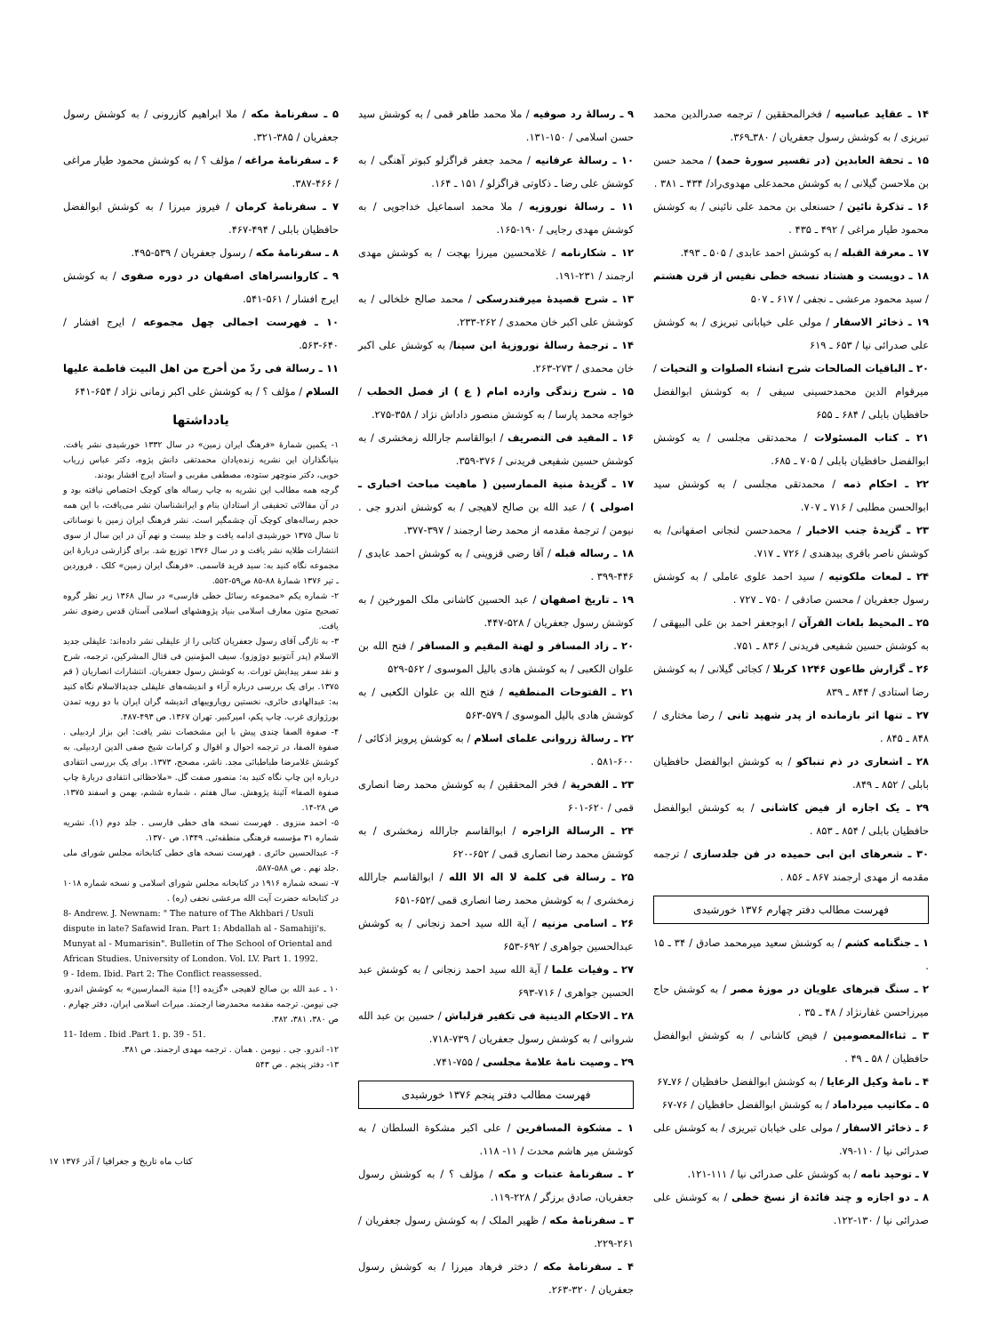۱۴ ـ عقاید عباسیه / فخرالمحققین / ترجمه صدرالدین محمد تبریزی / به کوشش رسول جعفریان / ۳۸۰ـ۳۶۹.
۱۵ ـ تحفة العابدین (در تفسیر سورهٔ حمد) / محمد حسن بن ملاحسن گیلانی / به کوشش محمدعلی مهدوی‌راد/ ۴۳۴ ـ ۳۸۱ .
۱۶ ـ تذکرهٔ نائین / حسنعلی بن محمد علی نائینی / به کوشش محمود طیار مراغی / ۴۹۲ ـ ۴۳۵ .
۱۷ ـ معرفة القبله / به کوشش احمد عابدی / ۵۰۵ ـ ۴۹۳.
۱۸ ـ دویست و هشتاد نسخه خطی نفیس از قرن هشتم / سید محمود مرعشی ـ نجفی / ۶۱۷ ـ ۵۰۷
۱۹ ـ ذخائر الاسفار / مولی علی خیابانی تبریزی / به کوشش علی صدرائی نیا / ۶۵۳ ـ ۶۱۹
۲۰ ـ الباقیات الصالحات شرح انشاء الصلوات و التحیات / میرقوام الدین محمدحسینی سیفی / به کوشش ابوالفضل حافظیان بابلی / ۶۸۴ ـ ۶۵۵
۲۱ ـ کتاب المسئولات / محمدتقی مجلسی / به کوشش ابوالفضل حافظیان بابلی / ۷۰۵ ـ ۶۸۵.
۲۲ ـ احکام ذمه / محمدتقی مجلسی / به کوشش سید ابوالحسن مطلبی / ۷۱۶ ـ ۷۰۷.
۲۳ ـ گزیدهٔ جنب الاخبار / محمدحسن لنجانی اصفهانی/ به کوشش ناصر باقری بیدهندی / ۷۲۶ ـ ۷۱۷.
۲۴ ـ لمعات ملکوتیه / سید احمد علوی عاملی / به کوشش رسول جعفریان / محسن صادقی / ۷۵۰ ـ ۷۲۷ .
۲۵ ـ المحیط بلغات القرآن / ابوجعفر احمد بن علی البیهقی / به کوشش حسین شفیعی فریدنی / ۸۳۶ ـ ۷۵۱.
۲۶ ـ گزارش طاعون ۱۲۴۶ کربلا / کجائی گیلانی / به کوشش رضا استادی / ۸۴۴ ـ ۸۳۹
۲۷ ـ تنها اثر بازمانده از پدر شهید ثانی / رضا مختاری / ۸۴۸ ـ ۸۴۵ .
۲۸ ـ اشعاری در ذم تنباکو / به کوشش ابوالفضل حافظیان بابلی / ۸۵۲ ـ ۸۴۹.
۲۹ ـ یک اجازه از فیض کاشانی / به کوشش ابوالفضل حافظیان بابلی / ۸۵۴ ـ ۸۵۳ .
۳۰ ـ شعرهای ابن ابی حمیده در فن جلدسازی / ترجمه مقدمه از مهدی ارجمند ۸۶۷ ـ ۸۵۶ .
فهرست مطالب دفتر چهارم ۱۳۷۶ خورشیدی
۱ ـ جنگنامه کشم / به کوشش سعید میرمحمد صادق / ۳۴ ـ ۱۵ .
۲ ـ سنگ قبرهای علویان در موزهٔ مصر / به کوشش حاج میرزاحسن غفارنژاد / ۴۸ ـ ۳۵ .
۳ ـ ثناءالمعصومین / فیض کاشانی / به کوشش ابوالفضل حافظیان / ۵۸ ـ ۴۹ .
۴ ـ نامهٔ وکیل الرعایا / به کوشش ابوالفضل حافظیان / ۷۶ـ۶۷
۵ ـ مکاتیب میرداماد / به کوشش ابوالفضل حافظیان / ۷۶-۶۷
۶ ـ ذخائر الاسفار / مولی علی خیابان تبریزی / به کوشش علی صدرائی نیا / ۱۱۰-۷۹.
۷ ـ توحید نامه / به کوشش علی صدرائی نیا / ۱۱۱-۱۲۱.
۸ ـ دو اجازه و چند فائدة از نسخ خطی / به کوشش علی صدرائی نیا / ۱۳۰-۱۲۲.
۹ ـ رسالهٔ رد صوفیه / ملا محمد طاهر قمی / به کوشش سید حسن اسلامی / ۱۵۰-۱۳۱.
۱۰ ـ رسالهٔ عرفانیه / محمد جعفر قراگزلو کبوتر آهنگی / به کوشش علی رضا ـ ذکاوتی قراگزلو / ۱۵۱ ـ ۱۶۴.
۱۱ ـ رسالهٔ نوروزیه / ملا محمد اسماعیل خداجویی / به کوشش مهدی رجایی / ۱۹۰-۱۶۵.
۱۲ ـ شکارنامه / غلامحسین میرزا بهجت / به کوشش مهدی ارجمند / ۲۳۱-۱۹۱.
۱۳ ـ شرح قصیدهٔ میرفندرسکی / محمد صالح خلخالی / به کوشش علی اکبر خان محمدی / ۲۶۲-۲۳۳.
۱۴ ـ ترجمهٔ رسالهٔ نوروزیهٔ ابن سینا/ به کوشش علی اکبر خان محمدی / ۲۷۳-۲۶۳.
۱۵ ـ شرح زندگی وازده امام ( ع ) از فصل الخطب / خواجه محمد پارسا / به کوشش منصور داداش نژاد / ۳۵۸-۲۷۵.
۱۶ ـ المفید فی التصریف / ابوالقاسم جارالله زمخشری / به کوشش حسین شفیعی فریدنی / ۳۷۶-۳۵۹.
۱۷ ـ گزیدهٔ منیة الممارسین ( ماهیت مباحث اخباری ـ اصولی ) / عبد الله بن صالح لاهیجی / به کوشش اندرو جی . نیومن / ترجمهٔ مقدمه از محمد رضا ارجمند / ۳۹۷-۳۷۷.
۱۸ ـ رساله قبله / آقا رضی قزوینی / به کوشش احمد عابدی / ۴۴۶-۳۹۹ .
۱۹ ـ تاریخ اصفهان / عبد الحسین کاشانی ملک المورخین / به کوشش رسول جعفریان / ۵۲۸-۴۴۷.
۲۰ ـ زاد المسافر و لهنة المقیم و المسافر / فتح الله بن علوان الکعبی / به کوشش هادی بالیل الموسوی / ۵۶۲-۵۲۹
۲۱ ـ الفتوحات المنطقیه / فتح الله بن علوان الکعبی / به کوشش هادی بالیل الموسوی / ۵۷۹-۵۶۳
۲۲ ـ رسالهٔ زروانی علمای اسلام / به کوشش پرویز اذکائی / ۶۰۰-۵۸۱ .
۲۳ ـ الفخریة / فخر المحققین / به کوشش محمد رضا انصاری قمی / ۶۲۰-۶۰۱
۲۴ ـ الرسالة الزاجره / ابوالقاسم جارالله زمخشری / به کوشش محمد رضا انصاری قمی / ۶۵۲-۶۲۰
۲۵ ـ رسالة فی کلمة لا اله الا الله / ابوالقاسم جارالله زمخشری / به کوشش محمد رضا انصاری قمی /۶۵۲-۶۵۱
۲۶ ـ اسامی مزنیه / آیة الله سید احمد زنجانی / به کوشش عبدالحسین جواهری / ۶۹۲-۶۵۳
۲۷ ـ وفیات علما / آیة الله سید احمد زنجانی / به کوشش عبد الحسین جواهری / ۷۱۶-۶۹۳
۲۸ ـ الاحکام الدینیة فی تکفیر قزلباش / حسین بن عبد الله شروانی / به کوشش رسول جعفریان / ۷۳۹-۷۱۸.
۲۹ ـ وصیت نامهٔ علامهٔ مجلسی / ۷۵۵-۷۴۱.
فهرست مطالب دفتر پنجم ۱۳۷۶ خورشیدی
۱ ـ مشکوة المسافرین / علی اکبر مشکوة السلطان / به کوشش میر هاشم محدث / ۱۱- ۱۱۸.
۲ ـ سفرنامهٔ عتبات و مکه / مؤلف ؟ / به کوشش رسول جعفریان، صادق برزگر / ۲۲۸-۱۱۹.
۳ ـ سفرنامهٔ مکه / ظهیر الملک / به کوشش رسول جعفریان / ۲۶۱-۲۲۹.
۴ ـ سفرنامهٔ مکه / دختر فرهاد میرزا / به کوشش رسول جعفریان / ۳۲۰-۲۶۳.
۵ ـ سفرنامهٔ مکه / ملا ابراهیم کازرونی / به کوشش رسول جعفریان / ۳۸۵-۳۲۱.
۶ ـ سفرنامهٔ مراغه / مؤلف ؟ / به کوشش محمود طیار مراغی / ۴۶۶-۳۸۷.
۷ ـ سفرنامهٔ کرمان / فیروز میرزا / به کوشش ابوالفضل حافظیان بابلی / ۴۹۴-۴۶۷.
۸ ـ سفرنامهٔ مکه / رسول جعفریان / ۵۳۹-۴۹۵.
۹ ـ کاروانسراهای اصفهان در دوره صفوی / به کوشش ایرج افشار / ۵۶۱-۵۴۱.
۱۰ ـ فهرست اجمالی چهل مجموعه / ایرج افشار / ۶۴۰-۵۶۳.
۱۱ ـ رسالة فی ردّ من أخرج من اهل البیت فاطمة علیها السلام / مؤلف ؟ / به کوشش علی اکبر زمانی نژاد / ۶۵۴-۶۴۱
یادداشتها
۱- یکمین شمارهٔ «فرهنگ ایران زمین» در سال ۱۳۳۲ خورشیدی نشر یافت. بنیانگذاران این نشریه زنده‌یادان محمدتقی دانش پژوه، دکتر عباس زریاب خویی، دکتر منوچهر ستوده، مصطفی مقربی و استاد ایرج افشار بودند.
گرچه همه مطالب این نشریه به چاپ رساله های کوچک اختصاص نیافته بود و در آن مقالاتی تحقیقی از استادان بنام و ایرانشناسان نشر می‌یافت، با این همه حجم رساله‌های کوچک آن چشمگیر است. نشر فرهنگ ایران زمین با نوساناتی تا سال ۱۳۷۵ خورشیدی ادامه یافت و جلد بیست و نهم آن در این سال از سوی انتشارات طلایه نشر یافت و در سال ۱۳۷۶ توزیع شد. برای گزارشی دربارهٔ این مجموعه نگاه کنید به: سید فرید قاسمی. «فرهنگ ایران زمین» کلک . فروردین ـ تیر ۱۳۷۶ شمارهٔ ۸۸-۸۵ ص۵۹-۵۵۲.
۲- شماره یکم «مجموعه رسائل خطی فارسی» در سال ۱۳۶۸ زیر نظر گروه تصحیح متون معارف اسلامی بنیاد پژوهشهای اسلامی آستان قدس رضوی نشر یافت.
۳- به تازگی آقای رسول جعفریان کتابی را از علیقلی نشر داده‌اند: علیقلی جدید الاسلام (پدر آنتونیو دوژوزو). سیف المؤمنین فی قتال المشرکین، ترجمه، شرح و نقد سفر پیدایش تورات. به کوشش رسول جعفریان. انتشارات انصاریان ( قم ۱۳۷۵. برای یک بررسی درباره آراء و اندیشه‌های علیقلی جدیدالاسلام نگاه کنید به: عبدالهادی حائری، نخستین رویاروییهای اندیشه گران ایران با دو رویه تمدن بورژوازی غرب. چاپ یکم، امیرکبیر. تهران ۱۳۶۷. ص ۴۹۳-۴۸۷.
۴- صفوة الصفا چندی پیش با این مشخصات نشر یافت: ابن بزاز اردبیلی . صفوة الصفا، در ترجمه احوال و اقوال و کرامات شیخ صفی الدین اردبیلی. به کوشش غلامرضا طباطبائی مجد. ناشر، مصحح، ۱۳۷۳. برای یک بررسی انتقادی درباره این چاپ نگاه کنید به: منصور صفت گل. «ملاحظاتی انتقادی دربارهٔ چاپ صفوة الصفا» آئینهٔ پژوهش. سال هفتم ، شماره ششم، بهمن و اسفند ۱۳۷۵. ص ۲۸-۱۴.
۵- احمد منزوی . فهرست نسخه های خطی فارسی . جلد دوم (۱). نشریه شماره ۳۱ مؤسسه فرهنگی منطقه‌ئی. ۱۳۴۹. ص ۱۳۷۰.
۶- عبدالحسین حائری . فهرست نسخه های خطی کتابخانه مجلس شورای ملی .جلد نهم . ص ۵۸۸-۵۸۷.
۷- نسخه شماره ۱۹۱۶ در کتابخانه مجلس شورای اسلامی و نسخه شماره ۱۰۱۸ در کتابخانه حضرت آیت الله مرعشی نجفی (ره) .
8- Andrew. J. Newnam: " The nature of The Akhbari / Usuli dispute in late? Safawid Iran. Part 1: Abdallah al - Samahiji's. Munyat al - Mumarisin". Bulletin of The School of Oriental and African Studies. University of London. Vol. LV. Part 1. 1992.
9 - Idem. Ibid. Part 2: The Conflict reassessed.
۱۰ ـ عبد الله بن صالح لاهیجی «گزیده [!] منیة الممارسین» به کوشش اندرو. جی نیومن. ترجمه مقدمه محمدرضا ارجمند. میراث اسلامی ایران، دفتر چهارم . ص ۳۸۰، ۳۸۱، ۳۸۲.
11- Idem . Ibid .Part 1. p. 39 - 51.
۱۲- اندرو. جی . نیومن . همان . ترجمه مهدی ارجمند. ص ۳۸۱.
۱۳- دفتر پنجم . ص ۵۴۳
کتاب ماه تاریخ و جغرافیا / آذر ۱۳۷۶ ۱۷